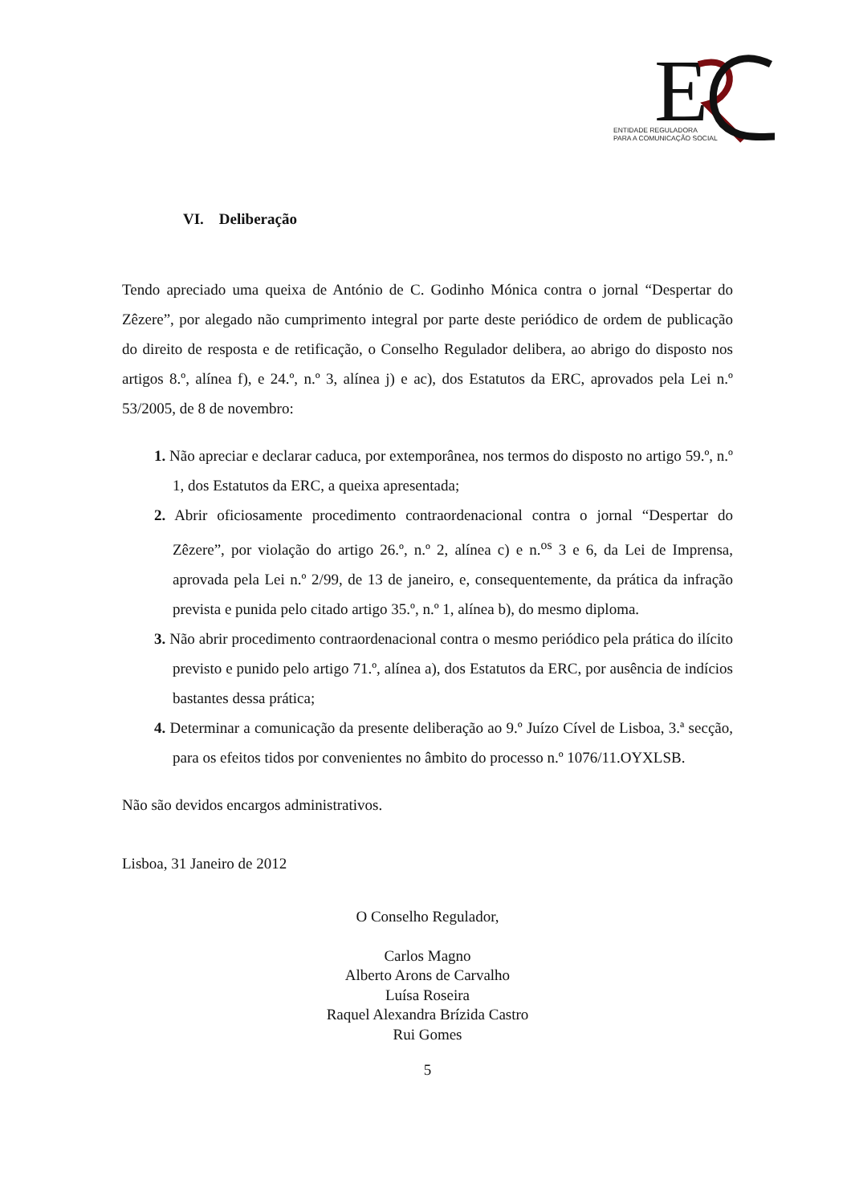E
ENTIDADE REGULADORA
PARA A COMUNICAÇÃO SOCIAL
VI. Deliberação
Tendo apreciado uma queixa de António de C. Godinho Mónica contra o jornal “Despertar do Zêzere”, por alegado não cumprimento integral por parte deste periódico de ordem de publicação do direito de resposta e de retificação, o Conselho Regulador delibera, ao abrigo do disposto nos artigos 8.º, alínea f), e 24.º, n.º 3, alínea j) e ac), dos Estatutos da ERC, aprovados pela Lei n.º 53/2005, de 8 de novembro:
1. Não apreciar e declarar caduca, por extemporânea, nos termos do disposto no artigo 59.º, n.º 1, dos Estatutos da ERC, a queixa apresentada;
2. Abrir oficiosamente procedimento contraordenacional contra o jornal “Despertar do Zêzere”, por violação do artigo 26.º, n.º 2, alínea c) e n.<sup>os</sup> 3 e 6, da Lei de Imprensa, aprovada pela Lei n.º 2/99, de 13 de janeiro, e, consequentemente, da prática da infração prevista e punida pelo citado artigo 35.º, n.º 1, alínea b), do mesmo diploma.
3. Não abrir procedimento contraordenacional contra o mesmo periódico pela prática do ilícito previsto e punido pelo artigo 71.º, alínea a), dos Estatutos da ERC, por ausência de indícios bastantes dessa prática;
4. Determinar a comunicação da presente deliberação ao 9.º Juízo Cível de Lisboa, 3.ª secção, para os efeitos tidos por convenientes no âmbito do processo n.º 1076/11.OYXLSB.
Não são devidos encargos administrativos.
Lisboa, 31 Janeiro de 2012
O Conselho Regulador,
Carlos Magno
Alberto Arons de Carvalho
Luísa Roseira
Raquel Alexandra Brízida Castro
Rui Gomes
5